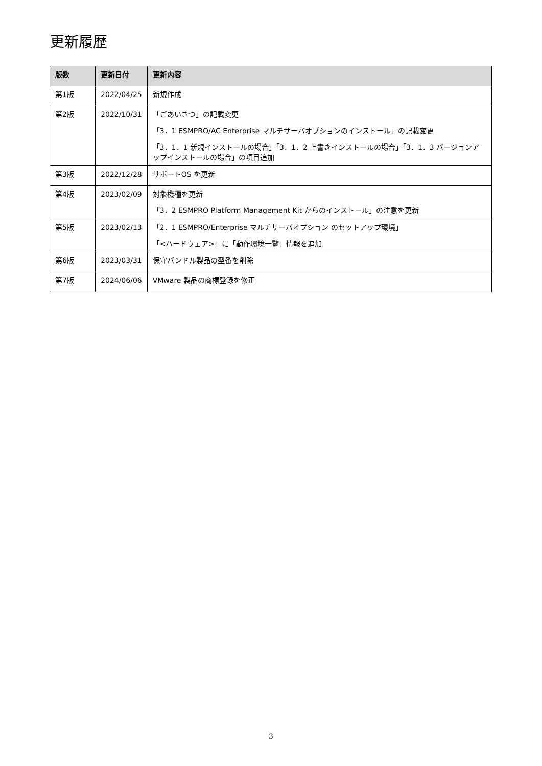更新履歴
| 版数 | 更新日付 | 更新内容 |
| --- | --- | --- |
| 第1版 | 2022/04/25 | 新規作成 |
| 第2版 | 2022/10/31 | 「ごあいさつ」の記載変更 「3．1 ESMPRO/AC Enterprise マルチサーバオプションのインストール」の記載変更 「3．1．1 新規インストールの場合」「3．1．2 上書きインストールの場合」「3．1．3 バージョンアップインストールの場合」の項目追加 |
| 第3版 | 2022/12/28 | サポートOS を更新 |
| 第4版 | 2023/02/09 | 対象機種を更新 「3．2 ESMPRO Platform Management Kit からのインストール」の注意を更新 |
| 第5版 | 2023/02/13 | 「2．1 ESMPRO/Enterprise マルチサーバオプション のセットアップ環境」 「<ハードウェア>」に「動作環境一覧」情報を追加 |
| 第6版 | 2023/03/31 | 保守バンドル製品の型番を削除 |
| 第7版 | 2024/06/06 | VMware 製品の商標登録を修正 |
3